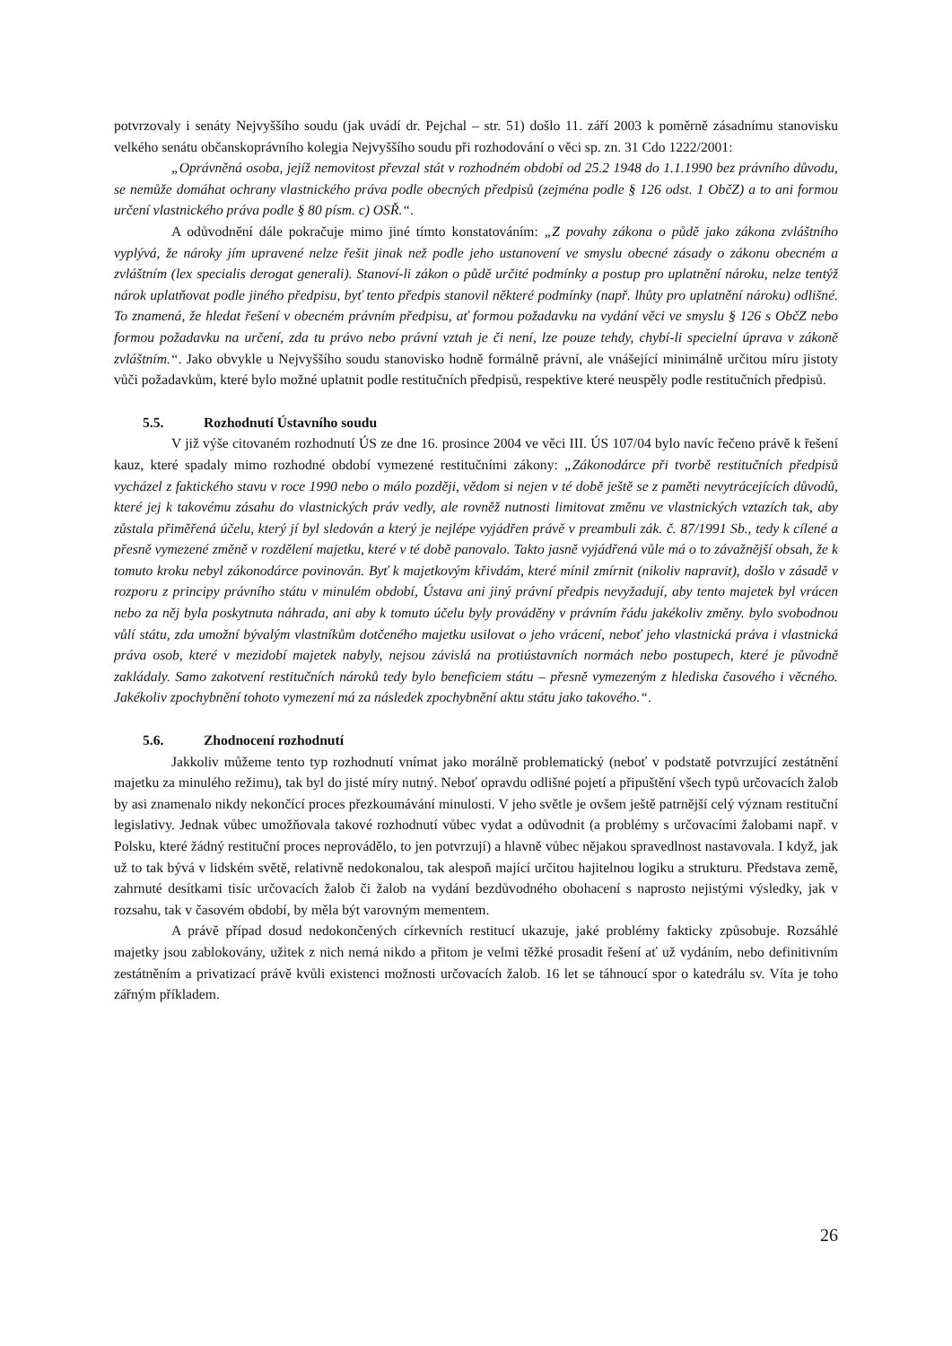potvrzovaly i senáty Nejvyššího soudu (jak uvádí dr. Pejchal – str. 51) došlo 11. září 2003 k poměrně zásadnímu stanovisku velkého senátu občanskoprávního kolegia Nejvyššího soudu při rozhodování o věci sp. zn. 31 Cdo 1222/2001:
„Oprávněná osoba, jejíž nemovitost převzal stát v rozhodném období od 25.2 1948 do 1.1.1990 bez právního důvodu, se nemůže domáhat ochrany vlastnického práva podle obecných předpisů (zejména podle § 126 odst. 1 ObčZ) a to ani formou určení vlastnického práva podle § 80 písm. c) OSŘ.“.
A odůvodnění dále pokračuje mimo jiné tímto konstatováním: „Z povahy zákona o půdě jako zákona zvláštního vyplývá, že nároky jím upravené nelze řešit jinak než podle jeho ustanovení ve smyslu obecné zásady o zákonu obecném a zvláštním (lex specialis derogat generali). Stanoví-li zákon o půdě určité podmínky a postup pro uplatnění nároku, nelze tentýž nárok uplatňovat podle jiného předpisu, byť tento předpis stanovil některé podmínky (např. lhůty pro uplatnění nároku) odlišné. To znamená, že hledat řešení v obecném právním předpisu, ať formou požadavku na vydání věci ve smyslu § 126 s ObčZ nebo formou požadavku na určení, zda tu právo nebo právní vztah je či není, lze pouze tehdy, chybí-li specielní úprava v zákoně zvláštním.“. Jako obvykle u Nejvyššího soudu stanovisko hodně formálně právní, ale vnášející minimálně určitou míru jistoty vůči požadavkům, které bylo možné uplatnit podle restitučních předpisů, respektive které neuspěly podle restitučních předpisů.
5.5. Rozhodnutí Ústavního soudu
V již výše citovaném rozhodnutí ÚS ze dne 16. prosince 2004 ve věci III. ÚS 107/04 bylo navíc řečeno právě k řešení kauz, které spadaly mimo rozhodné období vymezené restitučními zákony: „Zákonodárce při tvorbě restitučních předpisů vycházel z faktického stavu v roce 1990 nebo o málo později, vědom si nejen v té době ještě se z paměti nevytrácejících důvodů, které jej k takovému zásahu do vlastnických práv vedly, ale rovněž nutnosti limitovat změnu ve vlastnických vztazích tak, aby zůstala přiměřená účelu, který jí byl sledován a který je nejlépe vyjádřen právě v preambuli zák. č. 87/1991 Sb., tedy k cílené a přesně vymezené změně v rozdělení majetku, které v té době panovalo. Takto jasně vyjádřená vůle má o to závažnější obsah, že k tomuto kroku nebyl zákonodárce povinován. Byť k majetkovým křivdám, které mínil zmírnit (nikoliv napravit), došlo v zásadě v rozporu z principy právního státu v minulém období, Ústava ani jiný právní předpis nevyžadují, aby tento majetek byl vrácen nebo za něj byla poskytnuta náhrada, ani aby k tomuto účelu byly prováděny v právním řádu jakékoliv změny. bylo svobodnou vůlí státu, zda umožní bývalým vlastníkům dotčeného majetku usilovat o jeho vrácení, neboť jeho vlastnická práva i vlastnická práva osob, které v mezidobí majetek nabyly, nejsou závislá na protiústavních normách nebo postupech, které je původně zakládaly. Samo zakotvení restitučních nároků tedy bylo beneficiem státu – přesně vymezeným z hlediska časového i věcného. Jakékoliv zpochybnění tohoto vymezení má za následek zpochybnění aktu státu jako takového.“.
5.6. Zhodnocení rozhodnutí
Jakkoliv můžeme tento typ rozhodnutí vnímat jako morálně problematický (neboť v podstatě potvrzující zestátnění majetku za minulého režimu), tak byl do jisté míry nutný. Neboť opravdu odlišné pojetí a připuštění všech typů určovacích žalob by asi znamenalo nikdy nekončící proces přezkoumávání minulosti. V jeho světle je ovšem ještě patrnější celý význam restituční legislativy. Jednak vůbec umožňovala takové rozhodnutí vůbec vydat a odůvodnit (a problémy s určovacími žalobami např. v Polsku, které žádný restituční proces neprovádělo, to jen potvrzují) a hlavně vůbec nějakou spravedlnost nastavovala. I když, jak už to tak bývá v lidském světě, relativně nedokonalou, tak alespoň mající určitou hajitelnou logiku a strukturu. Představa země, zahrnuté desítkami tisíc určovacích žalob či žalob na vydání bezdůvodného obohacení s naprosto nejistými výsledky, jak v rozsahu, tak v časovém období, by měla být varovným mementem.
A právě případ dosud nedokončených církevních restitucí ukazuje, jaké problémy fakticky způsobuje. Rozsáhlé majetky jsou zablokovány, užitek z nich nemá nikdo a přitom je velmi těžké prosadit řešení ať už vydáním, nebo definitivním zestátněním a privatizací právě kvůli existenci možnosti určovacích žalob. 16 let se táhnoucí spor o katedrálu sv. Víta je toho zářným příkladem.
26